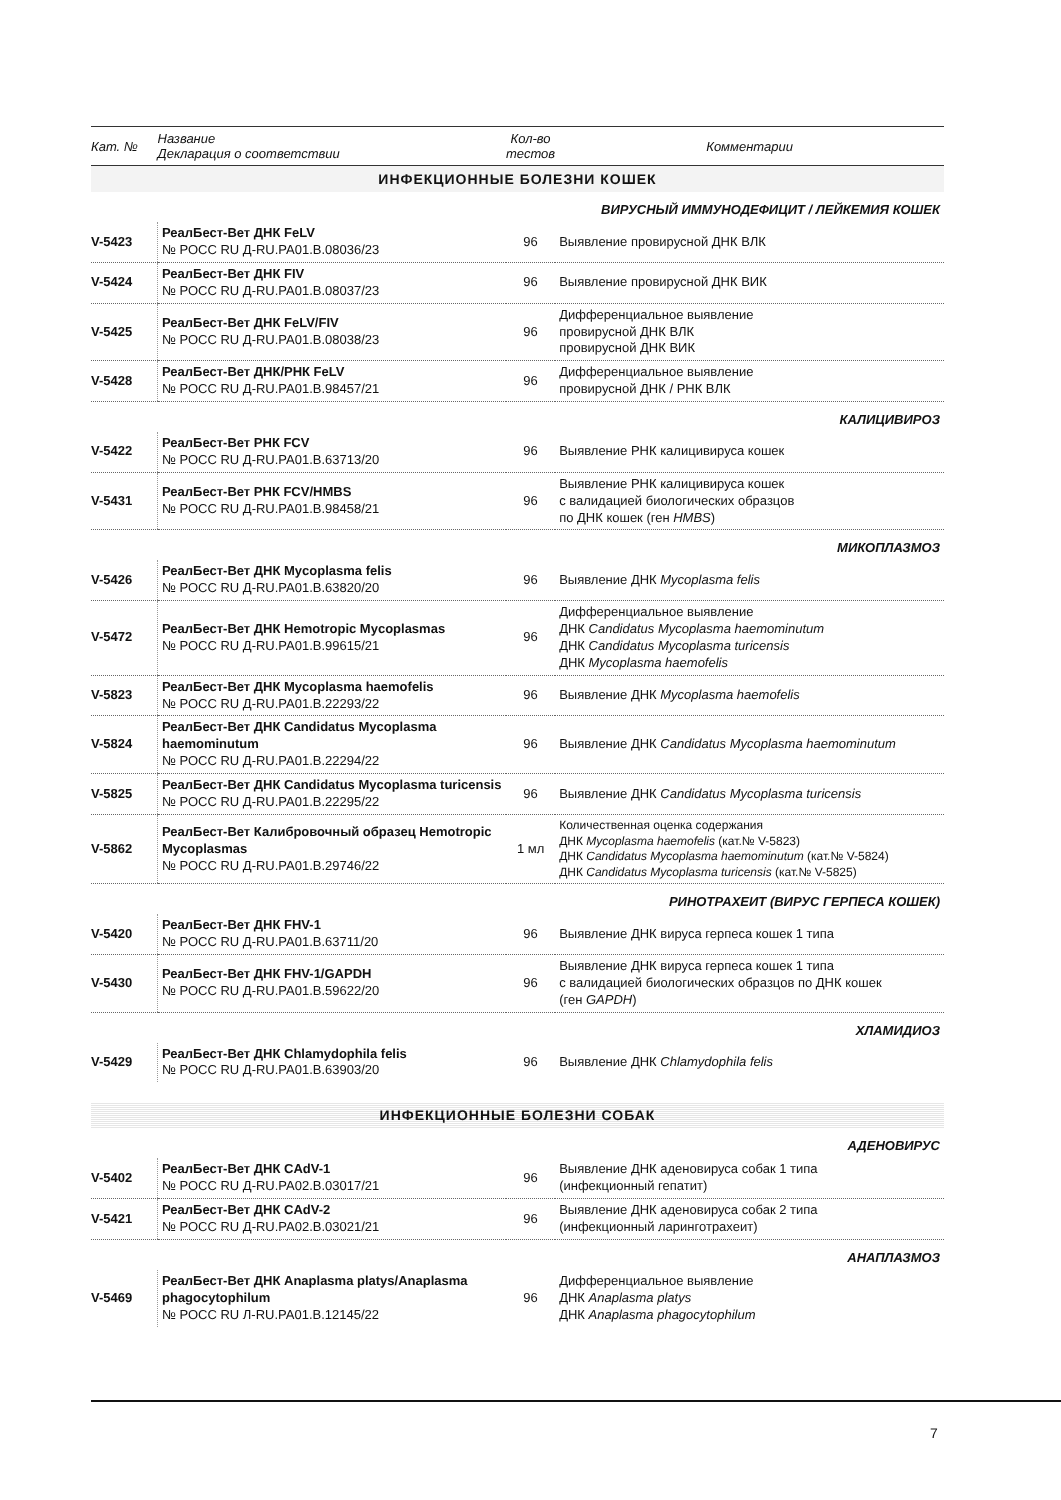| Кат. № | Название Декларация о соответствии | Кол-во тестов | Комментарии |
| --- | --- | --- | --- |
| ИНФЕКЦИОННЫЕ БОЛЕЗНИ КОШЕК | | | |
| ВИРУСНЫЙ ИММУНОДЕФИЦИТ / ЛЕЙКЕМИЯ КОШЕК | | | |
| V-5423 | РеалБест-Вет ДНК FeLV № РОСС RU Д-RU.PA01.B.08036/23 | 96 | Выявление провирусной ДНК ВЛК |
| V-5424 | РеалБест-Вет ДНК FIV № РОСС RU Д-RU.PA01.B.08037/23 | 96 | Выявление провирусной ДНК ВИК |
| V-5425 | РеалБест-Вет ДНК FeLV/FIV № РОСС RU Д-RU.PA01.B.08038/23 | 96 | Дифференциальное выявление провирусной ДНК ВЛК провирусной ДНК ВИК |
| V-5428 | РеалБест-Вет ДНК/РНК FeLV № РОСС RU Д-RU.PA01.B.98457/21 | 96 | Дифференциальное выявление провирусной ДНК / РНК ВЛК |
| КАЛИЦИВИРОЗ | | | |
| V-5422 | РеалБест-Вет РНК FCV № РОСС RU Д-RU.PA01.B.63713/20 | 96 | Выявление РНК калицивируса кошек |
| V-5431 | РеалБест-Вет РНК FCV/HMBS № РОСС RU Д-RU.PA01.B.98458/21 | 96 | Выявление РНК калицивируса кошек с валидацией биологических образцов по ДНК кошек (ген HMBS ) |
| МИКОПЛАЗМОЗ | | | |
| V-5426 | РеалБест-Вет ДНК Mycoplasma felis № РОСС RU Д-RU.PA01.B.63820/20 | 96 | Выявление ДНК Mycoplasma felis |
| V-5472 | РеалБест-Вет ДНК Hemotropic Mycoplasmas № РОСС RU Д-RU.PA01.B.99615/21 | 96 | Дифференциальное выявление ДНК Candidatus Mycoplasma haemominutum ДНК Candidatus Mycoplasma turicensis ДНК Mycoplasma haemofelis |
| V-5823 | РеалБест-Вет ДНК Mycoplasma haemofelis № РОСС RU Д-RU.PA01.B.22293/22 | 96 | Выявление ДНК Mycoplasma haemofelis |
| V-5824 | РеалБест-Вет ДНК Candidatus Mycoplasma haemominutum № РОСС RU Д-RU.PA01.B.22294/22 | 96 | Выявление ДНК Candidatus Mycoplasma haemominutum |
| V-5825 | РеалБест-Вет ДНК Candidatus Mycoplasma turicensis № РОСС RU Д-RU.PA01.B.22295/22 | 96 | Выявление ДНК Candidatus Mycoplasma turicensis |
| V-5862 | РеалБест-Вет Калибровочный образец Hemotropic Mycoplasmas № РОСС RU Д-RU.PA01.B.29746/22 | 1 мл | Количественная оценка содержания ДНК Mycoplasma haemofelis (кат.№ V-5823) ДНК Candidatus Mycoplasma haemominutum (кат.№ V-5824) ДНК Candidatus Mycoplasma turicensis (кат.№ V-5825) |
| РИНОТРАХЕИТ (ВИРУС ГЕРПЕСА КОШЕК) | | | |
| V-5420 | РеалБест-Вет ДНК FHV-1 № РОСС RU Д-RU.PA01.B.63711/20 | 96 | Выявление ДНК вируса герпеса кошек 1 типа |
| V-5430 | РеалБест-Вет ДНК FHV-1/GAPDH № РОСС RU Д-RU.PA01.B.59622/20 | 96 | Выявление ДНК вируса герпеса кошек 1 типа с валидацией биологических образцов по ДНК кошек (ген GAPDH ) |
| ХЛАМИДИОЗ | | | |
| V-5429 | РеалБест-Вет ДНК Chlamydophila felis № РОСС RU Д-RU.PA01.B.63903/20 | 96 | Выявление ДНК Chlamydophila felis |
| ИНФЕКЦИОННЫЕ БОЛЕЗНИ СОБАК | | | |
| АДЕНОВИРУС | | | |
| V-5402 | РеалБест-Вет ДНК CAdV-1 № РОСС RU Д-RU.PA02.B.03017/21 | 96 | Выявление ДНК аденовируса собак 1 типа (инфекционный гепатит) |
| V-5421 | РеалБест-Вет ДНК CAdV-2 № РОСС RU Д-RU.PA02.B.03021/21 | 96 | Выявление ДНК аденовируса собак 2 типа (инфекционный ларинготрахеит) |
| АНАПЛАЗМОЗ | | | |
| V-5469 | РеалБест-Вет ДНК Anaplasma platys/Anaplasma phagocytophilum № РОСС RU Л-RU.PA01.B.12145/22 | 96 | Дифференциальное выявление ДНК Anaplasma platys ДНК Anaplasma phagocytophilum |
7